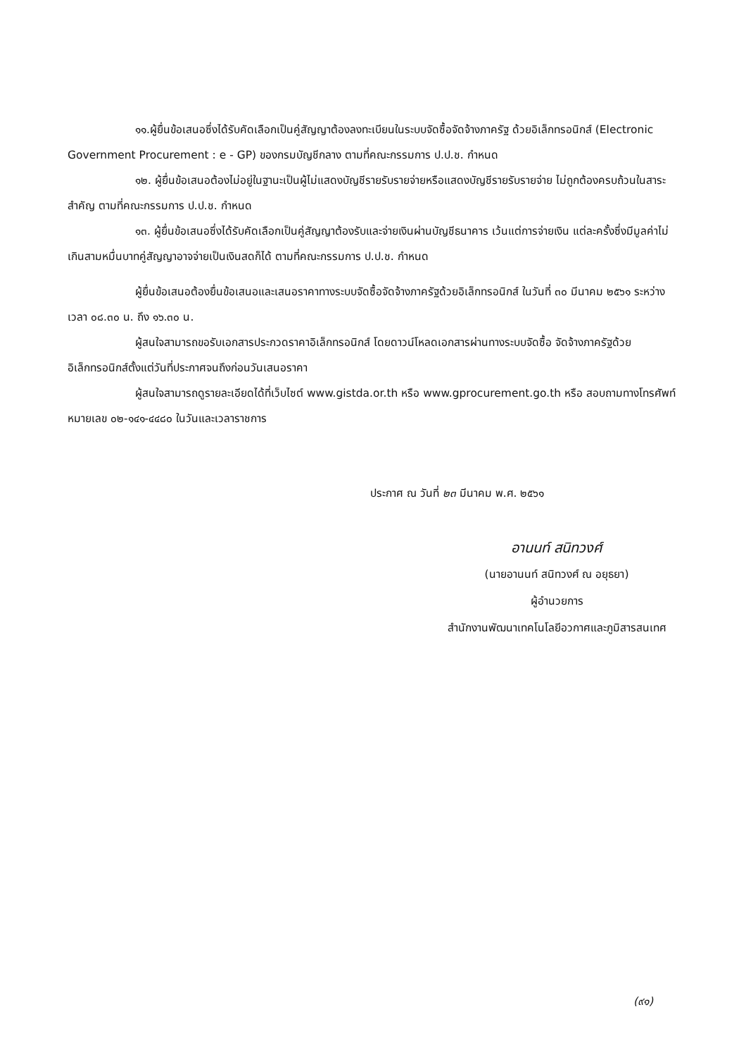๑๑.ผู้ยื่นข้อเสนอซึ่งได้รับคัดเลือกเป็นคู่สัญญาต้องลงทะเบียนในระบบจัดซื้อจัดจ้างภาครัฐ ด้วยอิเล็กทรอนิกส์ (Electronic Government Procurement : e - GP) ของกรมบัญชีกลาง ตามที่คณะกรรมการ ป.ป.ช. กำหนด
๑๒. ผู้ยื่นข้อเสนอต้องไม่อยู่ในฐานะเป็นผู้ไม่แสดงบัญชีรายรับรายจ่ายหรือแสดงบัญชีรายรับรายจ่าย ไม่ถูกต้องครบถ้วนในสาระสำคัญ ตามที่คณะกรรมการ ป.ป.ช. กำหนด
๑๓. ผู้ยื่นข้อเสนอซึ่งได้รับคัดเลือกเป็นคู่สัญญาต้องรับและจ่ายเงินผ่านบัญชีธนาคาร เว้นแต่การจ่ายเงิน แต่ละครั้งซึ่งมีมูลค่าไม่เกินสามหมื่นบาทคู่สัญญาอาจจ่ายเป็นเงินสดก็ได้ ตามที่คณะกรรมการ ป.ป.ช. กำหนด
ผู้ยื่นข้อเสนอต้องยื่นข้อเสนอและเสนอราคาทางระบบจัดซื้อจัดจ้างภาครัฐด้วยอิเล็กทรอนิกส์ ในวันที่ ๓๐ มีนาคม ๒๕๖๑ ระหว่างเวลา ๐๘.๓๐ น. ถึง ๑๖.๓๐ น.
ผู้สนใจสามารถขอรับเอกสารประกวดราคาอิเล็กทรอนิกส์ โดยดาวน์โหลดเอกสารผ่านทางระบบจัดซื้อ จัดจ้างภาครัฐด้วยอิเล็กทรอนิกส์ตั้งแต่วันที่ประกาศจนถึงก่อนวันเสนอราคา
ผู้สนใจสามารถดูรายละเอียดได้ที่เว็บไซต์ www.gistda.or.th หรือ www.gprocurement.go.th หรือ สอบถามทางโทรศัพท์หมายเลข ๐๒-๑๔๑-๔๔๘๐ ในวันและเวลาราชการ
ประกาศ ณ วันที่ ๒๓ มีนาคม พ.ศ. ๒๕๖๑
อานนท์ สนิทวงศ์
(นายอานนท์ สนิทวงศ์ ณ อยุธยา)
ผู้อำนวยการ
สำนักงานพัฒนาเทคโนโลยีอวกาศและภูมิสารสนเทศ
(๙๑)